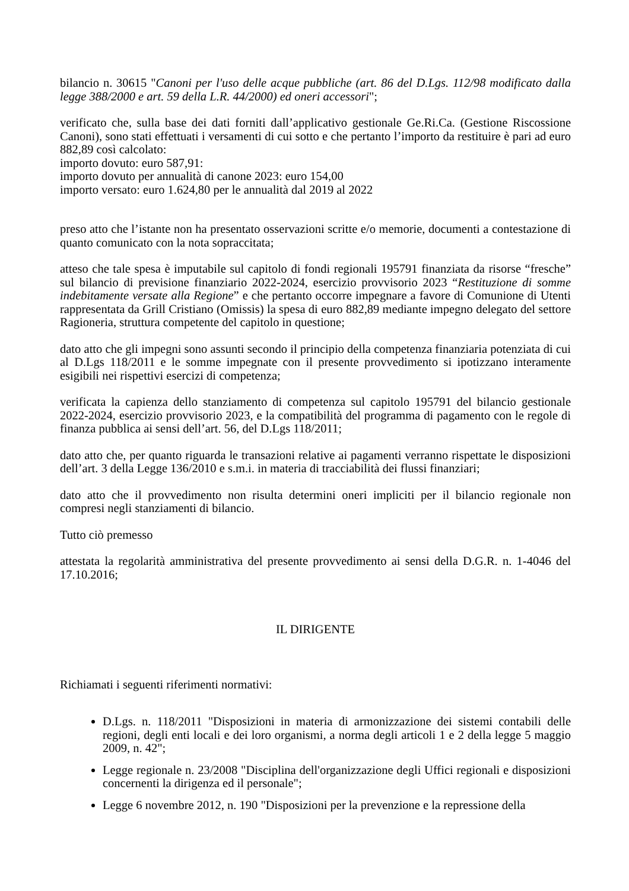bilancio n. 30615 "Canoni per l'uso delle acque pubbliche (art. 86 del D.Lgs. 112/98 modificato dalla legge 388/2000 e art. 59 della L.R. 44/2000) ed oneri accessori";
verificato che, sulla base dei dati forniti dall’applicativo gestionale Ge.Ri.Ca. (Gestione Riscossione Canoni), sono stati effettuati i versamenti di cui sotto e che pertanto l’importo da restituire è pari ad euro 882,89 così calcolato:
importo dovuto: euro 587,91:
importo dovuto per annualità di canone 2023: euro 154,00
importo versato: euro 1.624,80 per le annualità dal 2019 al 2022
preso atto che l’istante non ha presentato osservazioni scritte e/o memorie, documenti a contestazione di quanto comunicato con la nota sopraccitata;
atteso che tale spesa è imputabile sul capitolo di fondi regionali 195791 finanziata da risorse “fresche” sul bilancio di previsione finanziario 2022-2024, esercizio provvisorio 2023 “Restituzione di somme indebitamente versate alla Regione” e che pertanto occorre impegnare a favore di Comunione di Utenti rappresentata da Grill Cristiano (Omissis) la spesa di euro 882,89 mediante impegno delegato del settore Ragioneria, struttura competente del capitolo in questione;
dato atto che gli impegni sono assunti secondo il principio della competenza finanziaria potenziata di cui al D.Lgs 118/2011 e le somme impegnate con il presente provvedimento si ipotizzano interamente esigibili nei rispettivi esercizi di competenza;
verificata la capienza dello stanziamento di competenza sul capitolo 195791 del bilancio gestionale 2022-2024, esercizio provvisorio 2023, e la compatibilità del programma di pagamento con le regole di finanza pubblica ai sensi dell’art. 56, del D.Lgs 118/2011;
dato atto che, per quanto riguarda le transazioni relative ai pagamenti verranno rispettate le disposizioni dell’art. 3 della Legge 136/2010 e s.m.i. in materia di tracciabilità dei flussi finanziari;
dato atto che il provvedimento non risulta determini oneri impliciti per il bilancio regionale non compresi negli stanziamenti di bilancio.
Tutto ciò premesso
attestata la regolarità amministrativa del presente provvedimento ai sensi della D.G.R. n. 1-4046 del 17.10.2016;
IL DIRIGENTE
Richiamati i seguenti riferimenti normativi:
D.Lgs. n. 118/2011 "Disposizioni in materia di armonizzazione dei sistemi contabili delle regioni, degli enti locali e dei loro organismi, a norma degli articoli 1 e 2 della legge 5 maggio 2009, n. 42";
Legge regionale n. 23/2008 "Disciplina dell'organizzazione degli Uffici regionali e disposizioni concernenti la dirigenza ed il personale";
Legge 6 novembre 2012, n. 190 "Disposizioni per la prevenzione e la repressione della